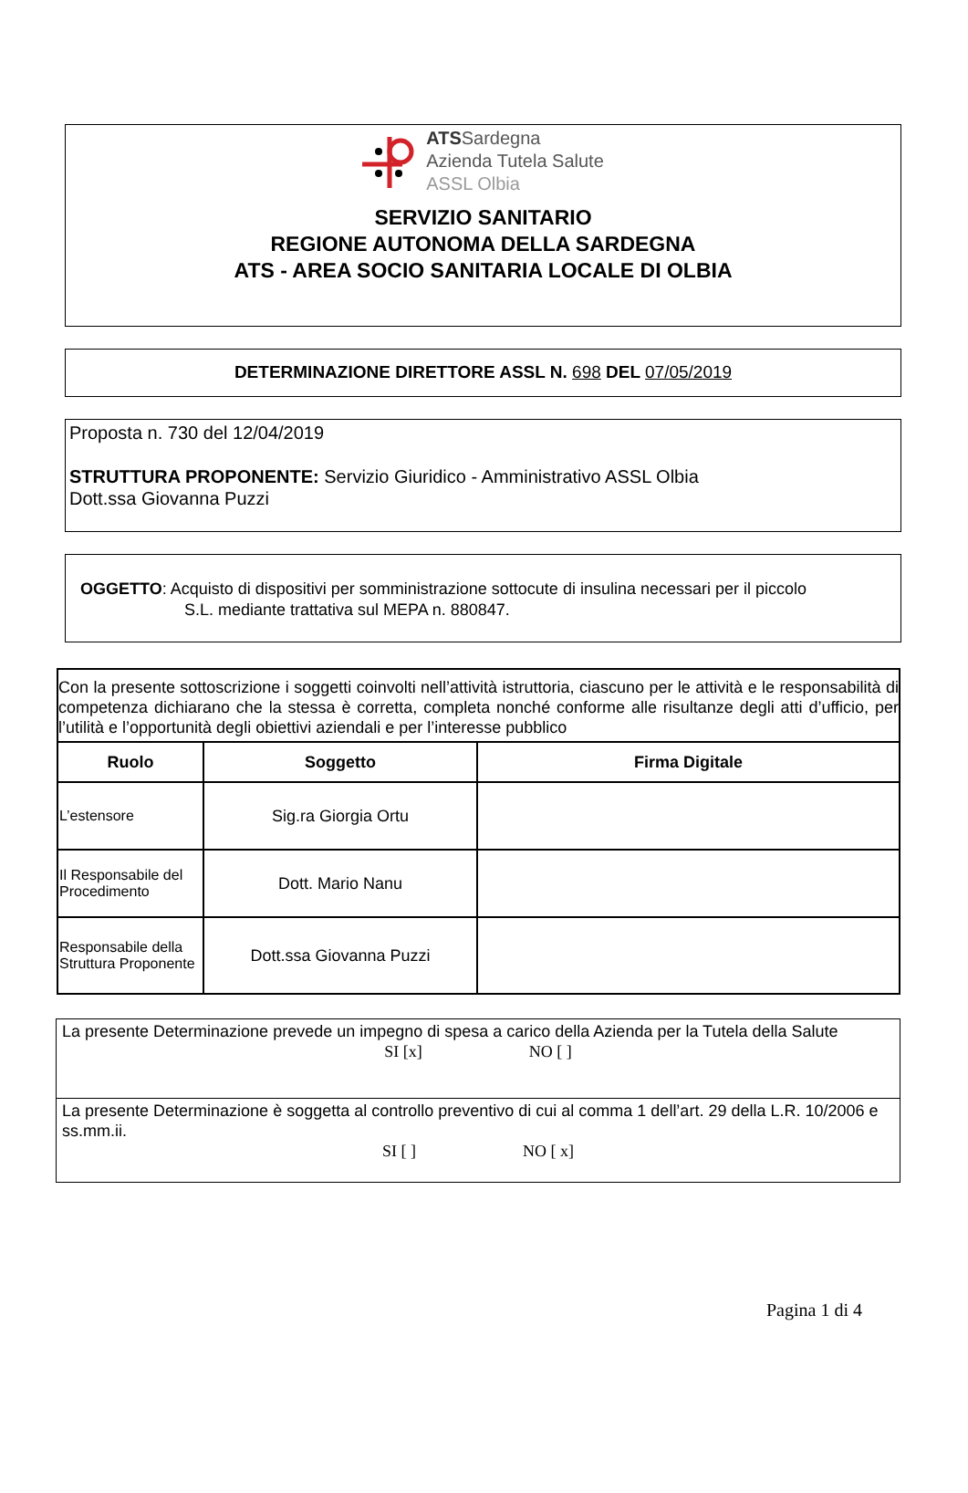ATSSardegna
Azienda Tutela Salute
ASSL Olbia
SERVIZIO SANITARIO
REGIONE AUTONOMA DELLA SARDEGNA
ATS - AREA SOCIO SANITARIA LOCALE DI OLBIA
DETERMINAZIONE DIRETTORE ASSL N. 698 DEL 07/05/2019
Proposta n. 730 del 12/04/2019
STRUTTURA PROPONENTE: Servizio Giuridico - Amministrativo ASSL Olbia
Dott.ssa Giovanna Puzzi
OGGETTO: Acquisto di dispositivi per somministrazione sottocute di insulina necessari per il piccolo
S.L. mediante trattativa sul MEPA n. 880847.
| Con la presente sottoscrizione i soggetti coinvolti nell’attività istruttoria, ciascuno per le attività e le responsabilità di competenza dichiarano che la stessa è corretta, completa nonché conforme alle risultanze degli atti d’ufficio, per l’utilità e l’opportunità degli obiettivi aziendali e per l’interesse pubblico | | |
| Ruolo | Soggetto | Firma Digitale |
| L’estensore | Sig.ra Giorgia Ortu | |
| Il Responsabile del Procedimento | Dott. Mario Nanu | |
| Responsabile della Struttura Proponente | Dott.ssa Giovanna Puzzi | |
La presente Determinazione prevede un impegno di spesa a carico della Azienda per la Tutela della Salute
SI [x] NO [ ]
La presente Determinazione è soggetta al controllo preventivo di cui al comma 1 dell’art. 29 della L.R. 10/2006 e ss.mm.ii.
SI [ ] NO [ x]
Pagina 1 di 4